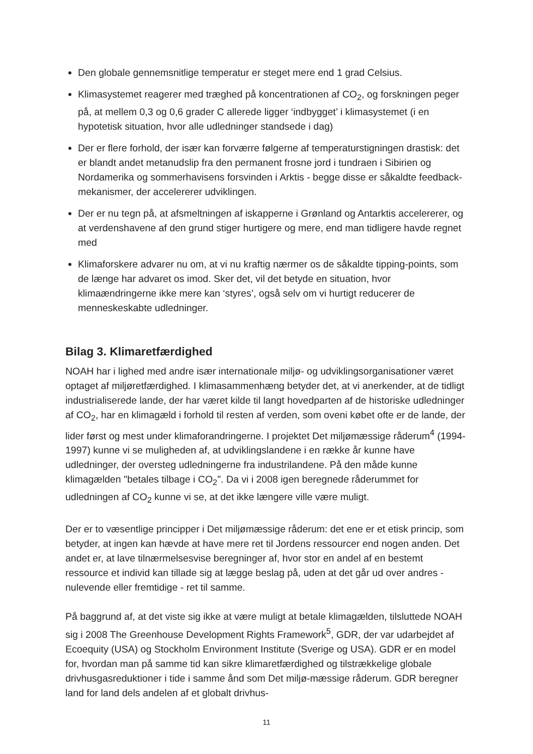Den globale gennemsnitlige temperatur er steget mere end 1 grad Celsius.
Klimasystemet reagerer med træghed på koncentrationen af CO<sub>2</sub>, og forskningen peger på, at mellem 0,3 og 0,6 grader C allerede ligger ‘indbygget’ i klimasystemet (i en hypotetisk situation, hvor alle udledninger standsede i dag)
Der er flere forhold, der især kan forværre følgerne af temperaturstigningen drastisk: det er blandt andet metanudslip fra den permanent frosne jord i tundraen i Sibirien og Nordamerika og sommerhavisens forsvinden i Arktis - begge disse er såkaldte feedback-mekanismer, der accelererer udviklingen.
Der er nu tegn på, at afsmeltningen af iskapperne i Grønland og Antarktis accelererer, og at verdenshavene af den grund stiger hurtigere og mere, end man tidligere havde regnet med
Klimaforskere advarer nu om, at vi nu kraftig nærmer os de såkaldte tipping-points, som de længe har advaret os imod. Sker det, vil det betyde en situation, hvor klimaændringerne ikke mere kan ‘styres’, også selv om vi hurtigt reducerer de menneskeskabte udledninger.
Bilag 3. Klimaretfærdighed
NOAH har i lighed med andre især internationale miljø- og udviklingsorganisationer været optaget af miljøretfærdighed. I klimasammenhæng betyder det, at vi anerkender, at de tidligt industrialiserede lande, der har været kilde til langt hovedparten af de historiske udledninger af CO<sub>2</sub>, har en klimagæld i forhold til resten af verden, som oveni købet ofte er de lande, der lider først og mest under klimaforandringerne. I projektet Det miljømæssige råderum<sup>4</sup> (1994-1997) kunne vi se muligheden af, at udviklingslandene i en række år kunne have udledninger, der oversteg udledningerne fra industrilandene. På den måde kunne klimagælden "betales tilbage i CO<sub>2</sub>". Da vi i 2008 igen beregnede råderummet for udledningen af CO<sub>2</sub> kunne vi se, at det ikke længere ville være muligt.
Der er to væsentlige principper i Det miljømæssige råderum: det ene er et etisk princip, som betyder, at ingen kan hævde at have mere ret til Jordens ressourcer end nogen anden. Det andet er, at lave tilnærmelsesvise beregninger af, hvor stor en andel af en bestemt ressource et individ kan tillade sig at lægge beslag på, uden at det går ud over andres - nulevende eller fremtidige - ret til samme.
På baggrund af, at det viste sig ikke at være muligt at betale klimagælden, tilsluttede NOAH sig i 2008 The Greenhouse Development Rights Framework<sup>5</sup>, GDR, der var udarbejdet af Ecoequity (USA) og Stockholm Environment Institute (Sverige og USA). GDR er en model for, hvordan man på samme tid kan sikre klimaretfærdighed og tilstrækkelige globale drivhusgasreduktioner i tide i samme ånd som Det miljø-mæssige råderum. GDR beregner land for land dels andelen af et globalt drivhus-
11